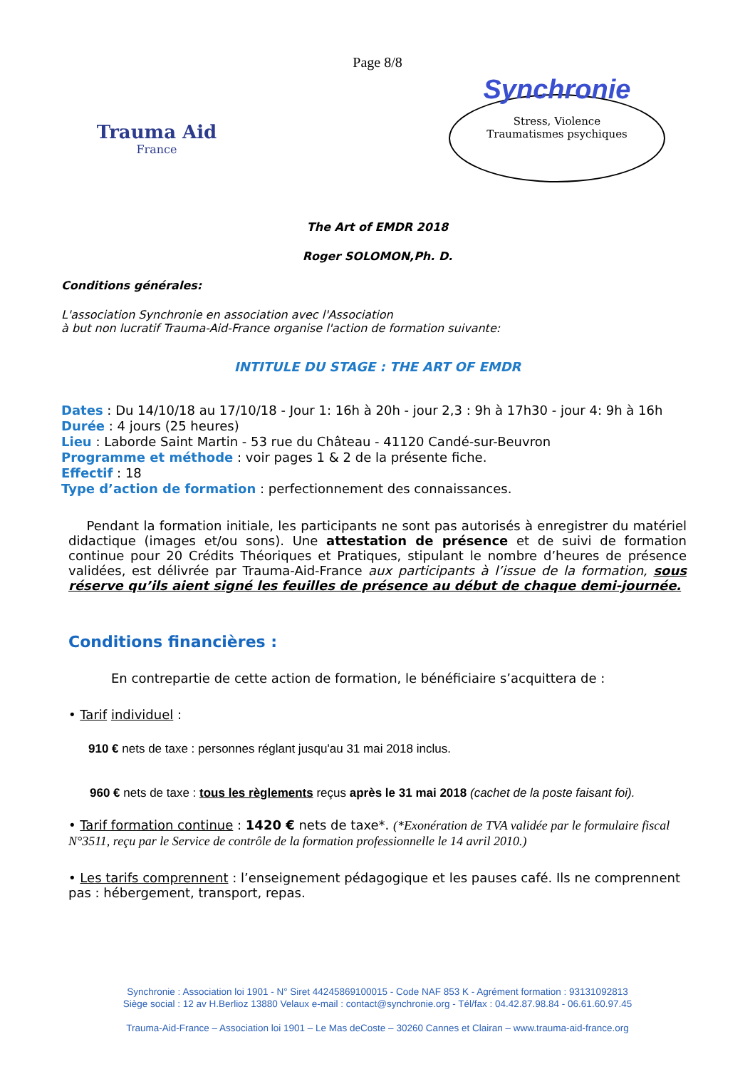Page 8/8
Trauma Aid
France
Synchronie
Stress, Violence
Traumatismes psychiques
The Art of EMDR 2018
Roger SOLOMON,Ph. D.
Conditions générales:
L'association Synchronie en association avec l'Association
à but non lucratif Trauma-Aid-France organise l'action de formation suivante:
INTITULE DU STAGE : THE ART OF EMDR
Dates : Du 14/10/18 au 17/10/18 - Jour 1: 16h à 20h - jour 2,3 : 9h à 17h30 - jour 4: 9h à 16h
Durée : 4 jours (25 heures)
Lieu : Laborde Saint Martin - 53 rue du Château - 41120 Candé-sur-Beuvron
Programme et méthode : voir pages 1 & 2 de la présente fiche.
Effectif : 18
Type d’action de formation : perfectionnement des connaissances.
Pendant la formation initiale, les participants ne sont pas autorisés à enregistrer du matériel didactique (images et/ou sons). Une attestation de présence et de suivi de formation continue pour 20 Crédits Théoriques et Pratiques, stipulant le nombre d’heures de présence validées, est délivrée par Trauma-Aid-France aux participants à l’issue de la formation, sous réserve qu’ils aient signé les feuilles de présence au début de chaque demi-journée.
Conditions financières :
En contrepartie de cette action de formation, le bénéficiaire s’acquittera de :
• Tarif individuel :
910 € nets de taxe : personnes réglant jusqu'au 31 mai 2018 inclus.
960 € nets de taxe : tous les règlements reçus après le 31 mai 2018 (cachet de la poste faisant foi).
• Tarif formation continue : 1420 € nets de taxe*. (*Exonération de TVA validée par le formulaire fiscal N°3511, reçu par le Service de contrôle de la formation professionnelle le 14 avril 2010.)
• Les tarifs comprennent : l’enseignement pédagogique et les pauses café. Ils ne comprennent pas : hébergement, transport, repas.
Synchronie : Association loi 1901 - N° Siret 44245869100015 - Code NAF 853 K - Agrément formation : 93131092813
Siège social : 12 av H.Berlioz 13880 Velaux e-mail : contact@synchronie.org - Tél/fax : 04.42.87.98.84 - 06.61.60.97.45
Trauma-Aid-France – Association loi 1901 – Le Mas deCoste – 30260 Cannes et Clairan – www.trauma-aid-france.org